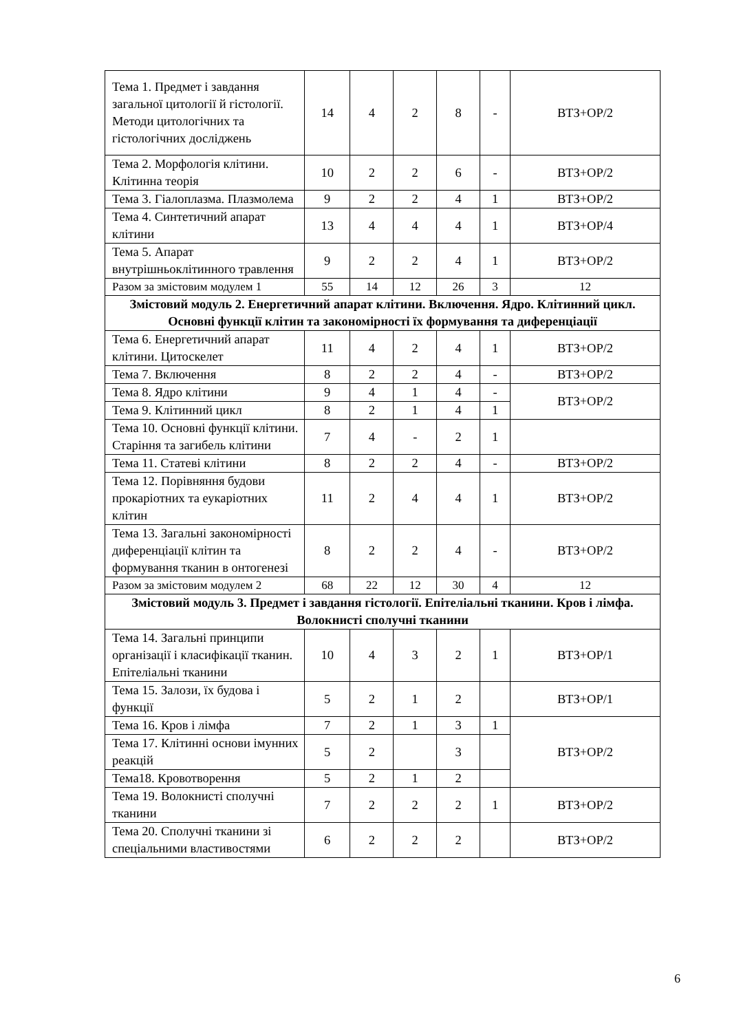| Тема 1. Предмет і завдання загальної цитології й гістології. Методи цитологічних та гістологічних досліджень | 14 | 4 | 2 | 8 | - | ВТЗ+ОР/2 |
| Тема 2. Морфологія клітини. Клітинна теорія | 10 | 2 | 2 | 6 | - | ВТЗ+ОР/2 |
| Тема 3. Гіалоплазма. Плазмолема | 9 | 2 | 2 | 4 | 1 | ВТЗ+ОР/2 |
| Тема 4. Синтетичний апарат клітини | 13 | 4 | 4 | 4 | 1 | ВТЗ+ОР/4 |
| Тема 5. Апарат внутрішньоклітинного травлення | 9 | 2 | 2 | 4 | 1 | ВТЗ+ОР/2 |
| Разом за змістовим модулем 1 | 55 | 14 | 12 | 26 | 3 | 12 |
| Змістовий модуль 2. Енергетичний апарат клітини. Включення. Ядро. Клітинний цикл. Основні функції клітин та закономірності їх формування та диференціації | | | | | | |
| Тема 6. Енергетичний апарат клітини. Цитоскелет | 11 | 4 | 2 | 4 | 1 | ВТЗ+ОР/2 |
| Тема 7. Включення | 8 | 2 | 2 | 4 | - | ВТЗ+ОР/2 |
| Тема 8. Ядро клітини | 9 | 4 | 1 | 4 | - | ВТЗ+ОР/2 |
| Тема 9. Клітинний цикл | 8 | 2 | 1 | 4 | 1 | |
| Тема 10. Основні функції клітини. Старіння та загибель клітини | 7 | 4 | - | 2 | 1 | |
| Тема 11. Статеві клітини | 8 | 2 | 2 | 4 | - | ВТЗ+ОР/2 |
| Тема 12. Порівняння будови прокаріотних та еукаріотних клітин | 11 | 2 | 4 | 4 | 1 | ВТЗ+ОР/2 |
| Тема 13. Загальні закономірності диференціації клітин та формування тканин в онтогенезі | 8 | 2 | 2 | 4 | - | ВТЗ+ОР/2 |
| Разом за змістовим модулем 2 | 68 | 22 | 12 | 30 | 4 | 12 |
| Змістовий модуль 3. Предмет і завдання гістології. Епітеліальні тканини. Кров і лімфа. Волокнисті сполучні тканини | | | | | | |
| Тема 14. Загальні принципи організації і класифікації тканин. Епітеліальні тканини | 10 | 4 | 3 | 2 | 1 | ВТЗ+ОР/1 |
| Тема 15. Залози, їх будова і функції | 5 | 2 | 1 | 2 | | ВТЗ+ОР/1 |
| Тема 16. Кров і лімфа | 7 | 2 | 1 | 3 | 1 | ВТЗ+ОР/2 |
| Тема 17. Клітинні основи імунних реакцій | 5 | 2 | | 3 | | |
| Тема18. Кровотворення | 5 | 2 | 1 | 2 | | |
| Тема 19. Волокнисті сполучні тканини | 7 | 2 | 2 | 2 | 1 | ВТЗ+ОР/2 |
| Тема 20. Сполучні тканини зі спеціальними властивостями | 6 | 2 | 2 | 2 | | ВТЗ+ОР/2 |
6